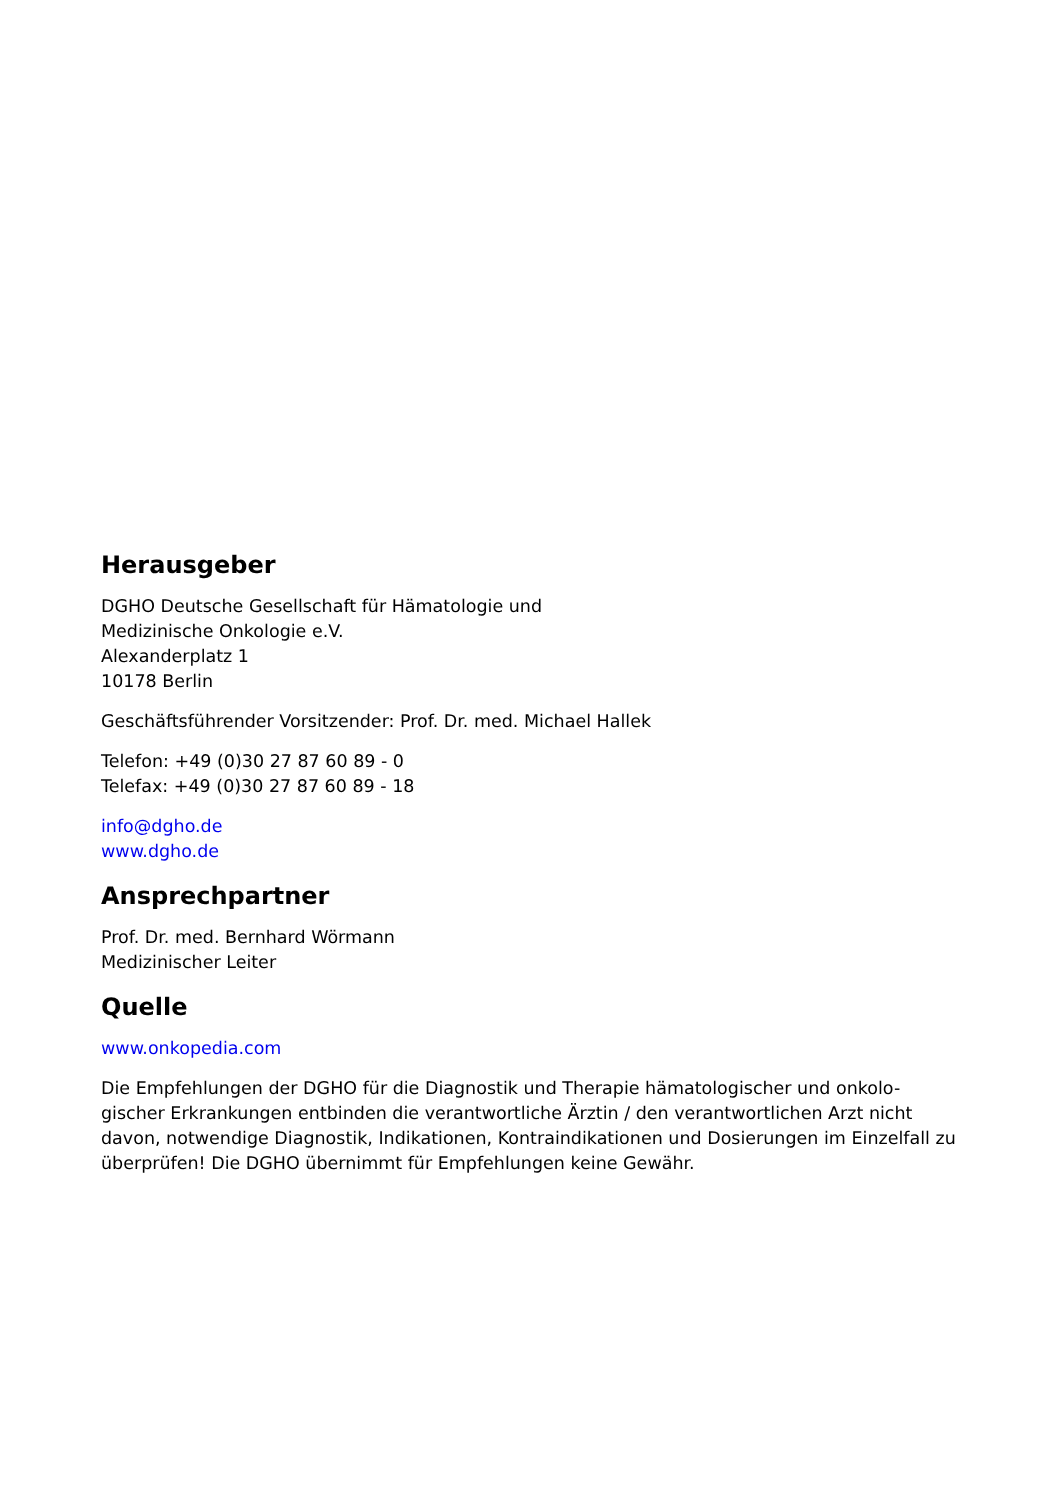Herausgeber
DGHO Deutsche Gesellschaft für Hämatologie und
Medizinische Onkologie e.V.
Alexanderplatz 1
10178 Berlin
Geschäftsführender Vorsitzender: Prof. Dr. med. Michael Hallek
Telefon: +49 (0)30 27 87 60 89 - 0
Telefax: +49 (0)30 27 87 60 89 - 18
info@dgho.de
www.dgho.de
Ansprechpartner
Prof. Dr. med. Bernhard Wörmann
Medizinischer Leiter
Quelle
www.onkopedia.com
Die Empfehlungen der DGHO für die Diagnostik und Therapie hämatologischer und onkolo-gischer Erkrankungen entbinden die verantwortliche Ärztin / den verantwortlichen Arzt nicht davon, notwendige Diagnostik, Indikationen, Kontraindikationen und Dosierungen im Einzelfall zu überprüfen! Die DGHO übernimmt für Empfehlungen keine Gewähr.